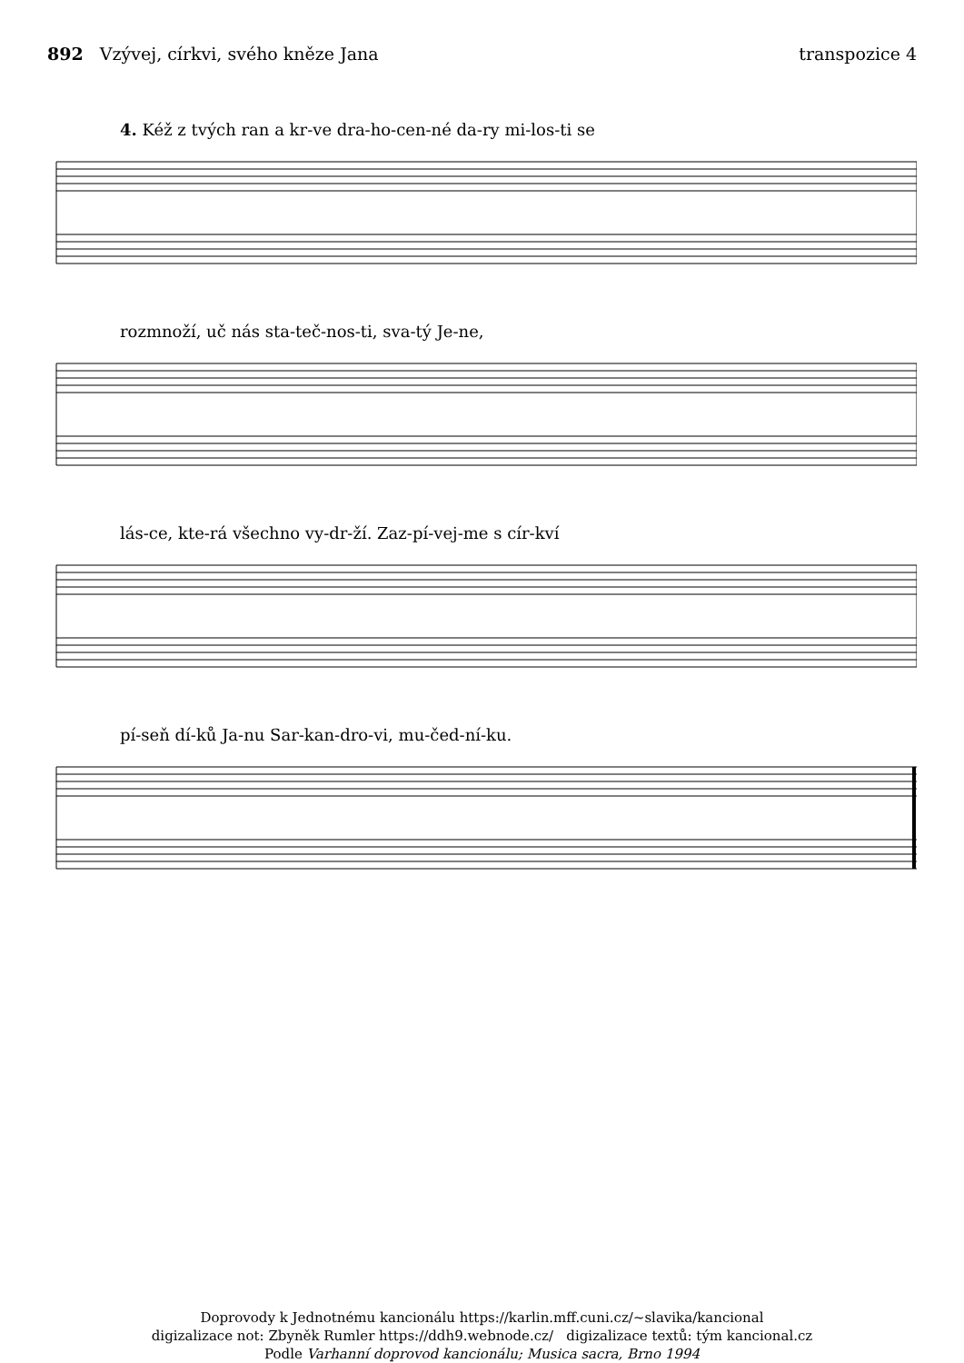892 Vzývej, církvi, svého kněze Jana
transpozice 4
4. Kéž z tvých ran a kr-ve dra-ho-cen-né da-ry mi-los-ti se
rozmnoží, uč nás sta-teč-nos-ti, sva-tý Je-ne,
lás-ce, kte-rá všechno vy-dr-ží. Zaz-pí-vej-me s cír-kví
pí-seň dí-ků Ja-nu Sar-kan-dro-vi, mu-čed-ní-ku.
Doprovody k Jednotnému kancionálu https://karlin.mff.cuni.cz/~slavika/kancional
digizalizace not: Zbyněk Rumler https://ddh9.webnode.cz/ digizalizace textů: tým kancional.cz
Podle Varhanní doprovod kancionálu; Musica sacra, Brno 1994